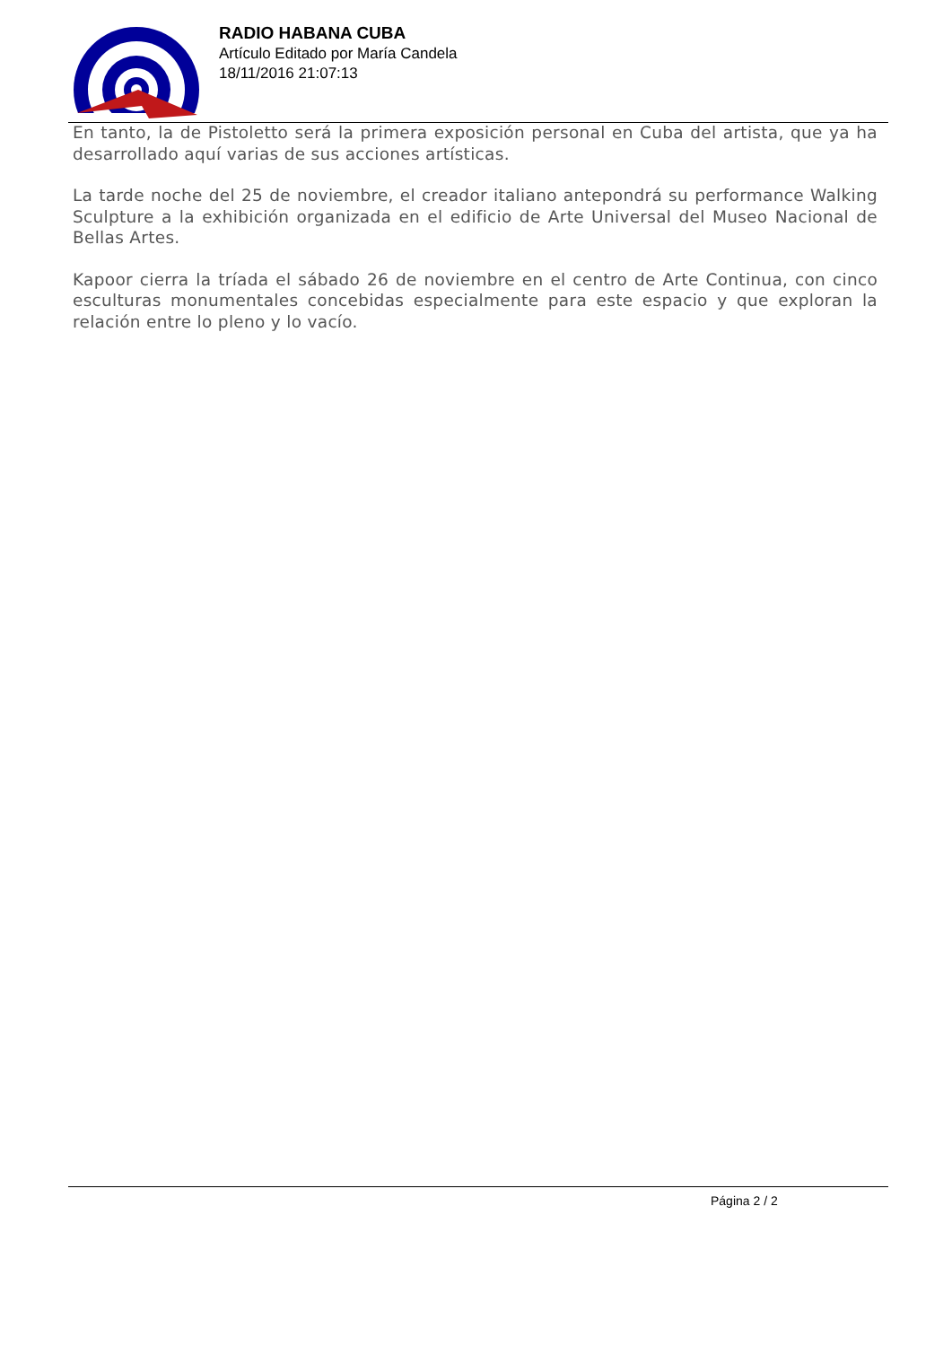RADIO HABANA CUBA
Artículo Editado por María Candela
18/11/2016 21:07:13
En tanto, la de Pistoletto será la primera exposición personal en Cuba del artista, que ya ha desarrollado aquí varias de sus acciones artísticas.
La tarde noche del 25 de noviembre, el creador italiano antepondrá su performance Walking Sculpture a la exhibición organizada en el edificio de Arte Universal del Museo Nacional de Bellas Artes.
Kapoor cierra la tríada el sábado 26 de noviembre en el centro de Arte Continua, con cinco esculturas monumentales concebidas especialmente para este espacio y que exploran la relación entre lo pleno y lo vacío.
Página 2 / 2